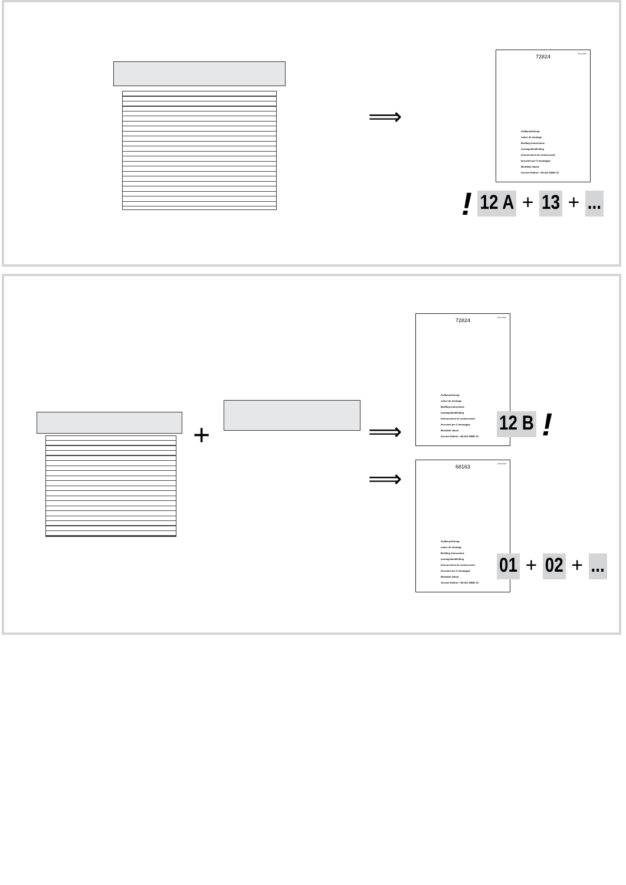⟹
23.11.2016
72824
Aufbauanleitung
notice de montage
Building Instructions
montagehandleiding
Instrucciones de construcción
Istruzioni per il montaggio
Montážní návod
Service-Hotline: +49 421 38693 33
! 12 A + 13 + ...
+ ⟹
⟹
23.11.2016
72824
Aufbauanleitung
notice de montage
Building Instructions
montagehandleiding
Instrucciones de construcción
Istruzioni per il montaggio
Montážní návod
Service-Hotline: +49 421 38693 33
12 B !
20.06.2016
68163
Aufbauanleitung
notice de montage
Building Instructions
montagehandleiding
Instrucciones de construcción
Istruzioni per il montaggio
Montážní návod
Service-Hotline: +49 421 38693 33
01 + 02 + ...